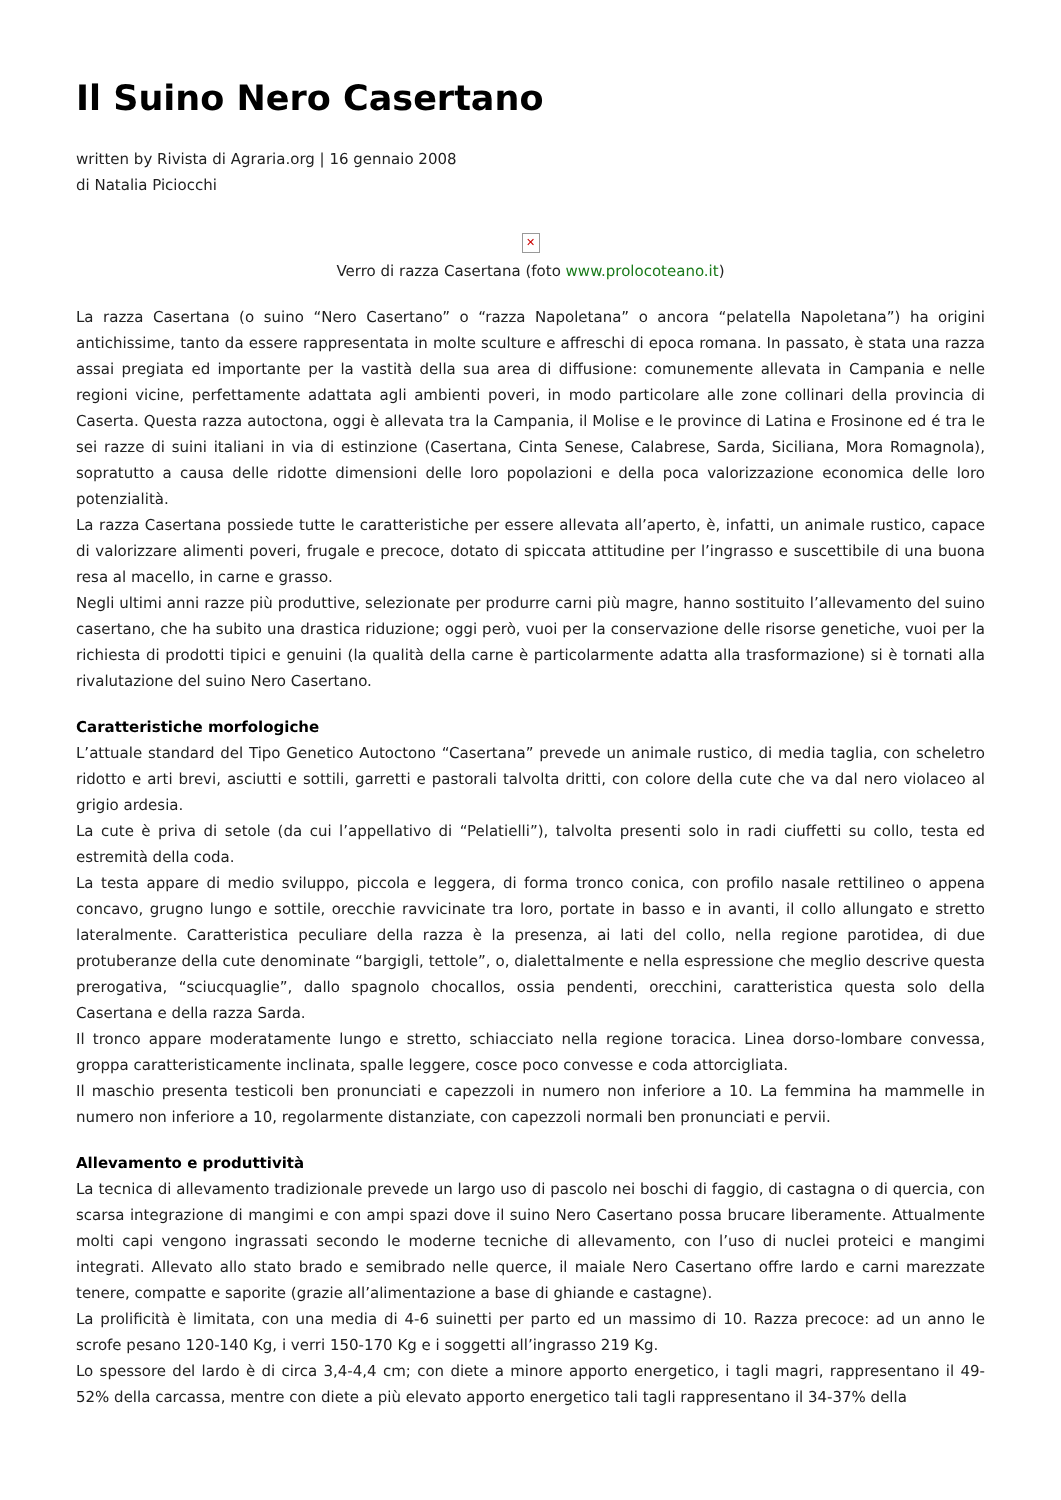Il Suino Nero Casertano
written by Rivista di Agraria.org | 16 gennaio 2008
di Natalia Piciocchi
✕
Verro di razza Casertana (foto www.prolocoteano.it)
La razza Casertana (o suino “Nero Casertano” o “razza Napoletana” o ancora “pelatella Napoletana”) ha origini antichissime, tanto da essere rappresentata in molte sculture e affreschi di epoca romana. In passato, è stata una razza assai pregiata ed importante per la vastità della sua area di diffusione: comunemente allevata in Campania e nelle regioni vicine, perfettamente adattata agli ambienti poveri, in modo particolare alle zone collinari della provincia di Caserta. Questa razza autoctona, oggi è allevata tra la Campania, il Molise e le province di Latina e Frosinone ed é tra le sei razze di suini italiani in via di estinzione (Casertana, Cinta Senese, Calabrese, Sarda, Siciliana, Mora Romagnola), sopratutto a causa delle ridotte dimensioni delle loro popolazioni e della poca valorizzazione economica delle loro potenzialità.
La razza Casertana possiede tutte le caratteristiche per essere allevata all’aperto, è, infatti, un animale rustico, capace di valorizzare alimenti poveri, frugale e precoce, dotato di spiccata attitudine per l’ingrasso e suscettibile di una buona resa al macello, in carne e grasso.
Negli ultimi anni razze più produttive, selezionate per produrre carni più magre, hanno sostituito l’allevamento del suino casertano, che ha subito una drastica riduzione; oggi però, vuoi per la conservazione delle risorse genetiche, vuoi per la richiesta di prodotti tipici e genuini (la qualità della carne è particolarmente adatta alla trasformazione) si è tornati alla rivalutazione del suino Nero Casertano.
Caratteristiche morfologiche
L’attuale standard del Tipo Genetico Autoctono “Casertana” prevede un animale rustico, di media taglia, con scheletro ridotto e arti brevi, asciutti e sottili, garretti e pastorali talvolta dritti, con colore della cute che va dal nero violaceo al grigio ardesia.
La cute è priva di setole (da cui l’appellativo di “Pelatielli”), talvolta presenti solo in radi ciuffetti su collo, testa ed estremità della coda.
La testa appare di medio sviluppo, piccola e leggera, di forma tronco conica, con profilo nasale rettilineo o appena concavo, grugno lungo e sottile, orecchie ravvicinate tra loro, portate in basso e in avanti, il collo allungato e stretto lateralmente. Caratteristica peculiare della razza è la presenza, ai lati del collo, nella regione parotidea, di due protuberanze della cute denominate “bargigli, tettole”, o, dialettalmente e nella espressione che meglio descrive questa prerogativa, “sciucquaglie”, dallo spagnolo chocallos, ossia pendenti, orecchini, caratteristica questa solo della Casertana e della razza Sarda.
Il tronco appare moderatamente lungo e stretto, schiacciato nella regione toracica. Linea dorso-lombare convessa, groppa caratteristicamente inclinata, spalle leggere, cosce poco convesse e coda attorcigliata.
Il maschio presenta testicoli ben pronunciati e capezzoli in numero non inferiore a 10. La femmina ha mammelle in numero non inferiore a 10, regolarmente distanziate, con capezzoli normali ben pronunciati e pervii.
Allevamento e produttività
La tecnica di allevamento tradizionale prevede un largo uso di pascolo nei boschi di faggio, di castagna o di quercia, con scarsa integrazione di mangimi e con ampi spazi dove il suino Nero Casertano possa brucare liberamente. Attualmente molti capi vengono ingrassati secondo le moderne tecniche di allevamento, con l’uso di nuclei proteici e mangimi integrati. Allevato allo stato brado e semibrado nelle querce, il maiale Nero Casertano offre lardo e carni marezzate tenere, compatte e saporite (grazie all’alimentazione a base di ghiande e castagne).
La prolificità è limitata, con una media di 4-6 suinetti per parto ed un massimo di 10. Razza precoce: ad un anno le scrofe pesano 120-140 Kg, i verri 150-170 Kg e i soggetti all’ingrasso 219 Kg.
Lo spessore del lardo è di circa 3,4-4,4 cm; con diete a minore apporto energetico, i tagli magri, rappresentano il 49-52% della carcassa, mentre con diete a più elevato apporto energetico tali tagli rappresentano il 34-37% della